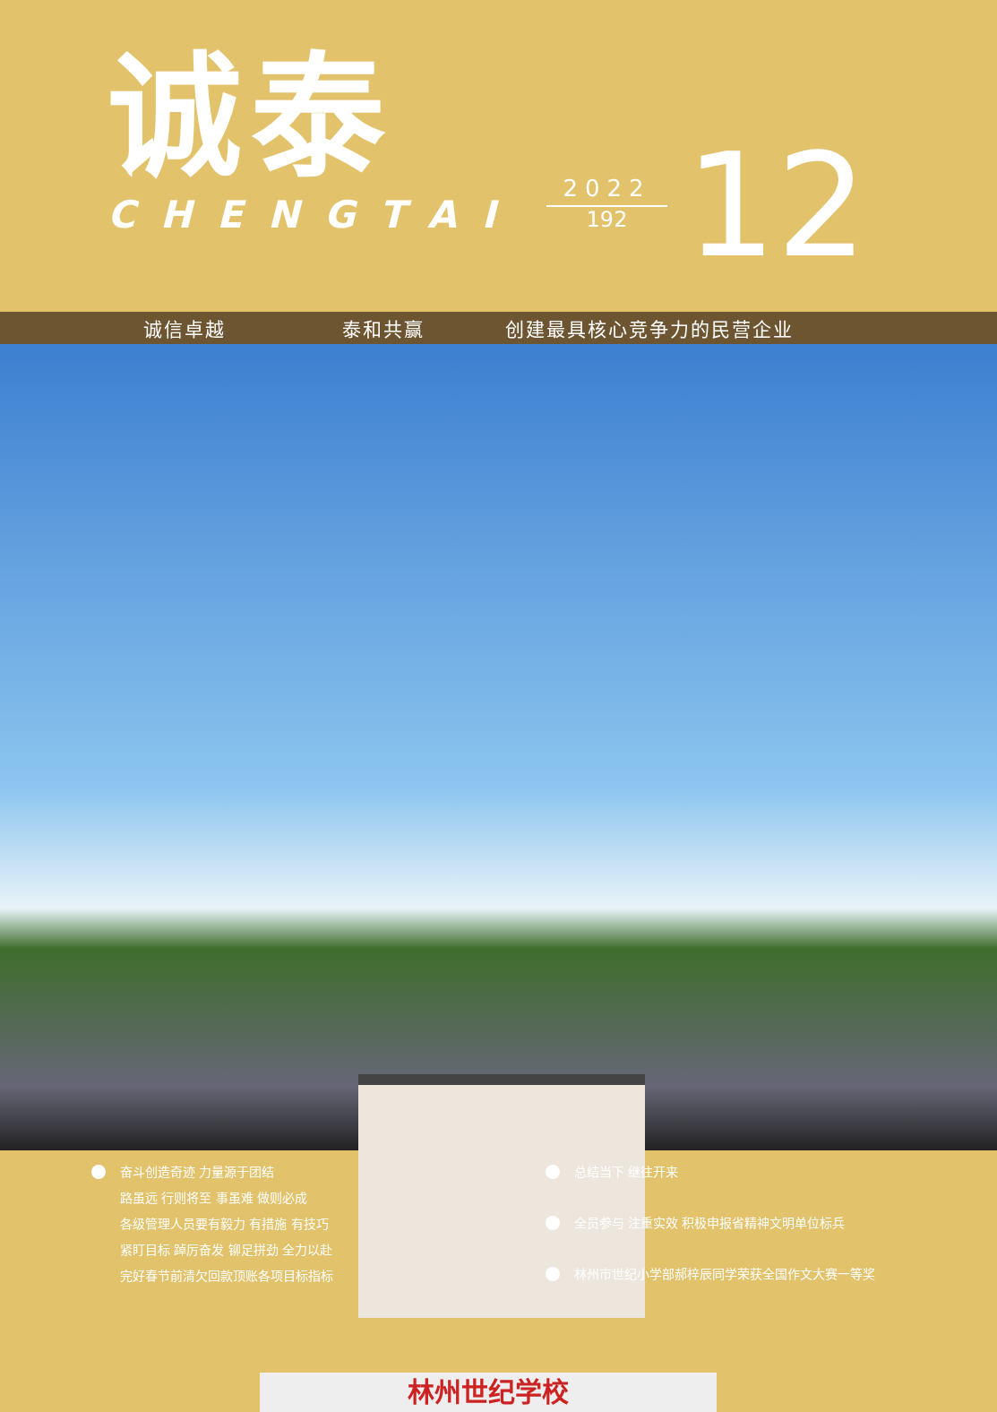诚泰
CHENGTAI
2022
192
12
诚信卓越 泰和共赢 创建最具核心竞争力的民营企业
林州世纪学校
奋斗创造奇迹 力量源于团结
路虽远 行则将至 事虽难 做则必成
各级管理人员要有毅力 有措施 有技巧
紧盯目标 踔厉奋发 铆足拼劲 全力以赴
完好春节前清欠回款顶账各项目标指标
总结当下 继往开来
全员参与 注重实效 积极申报省精神文明单位标兵
林州市世纪小学部郝梓辰同学荣获全国作文大赛一等奖